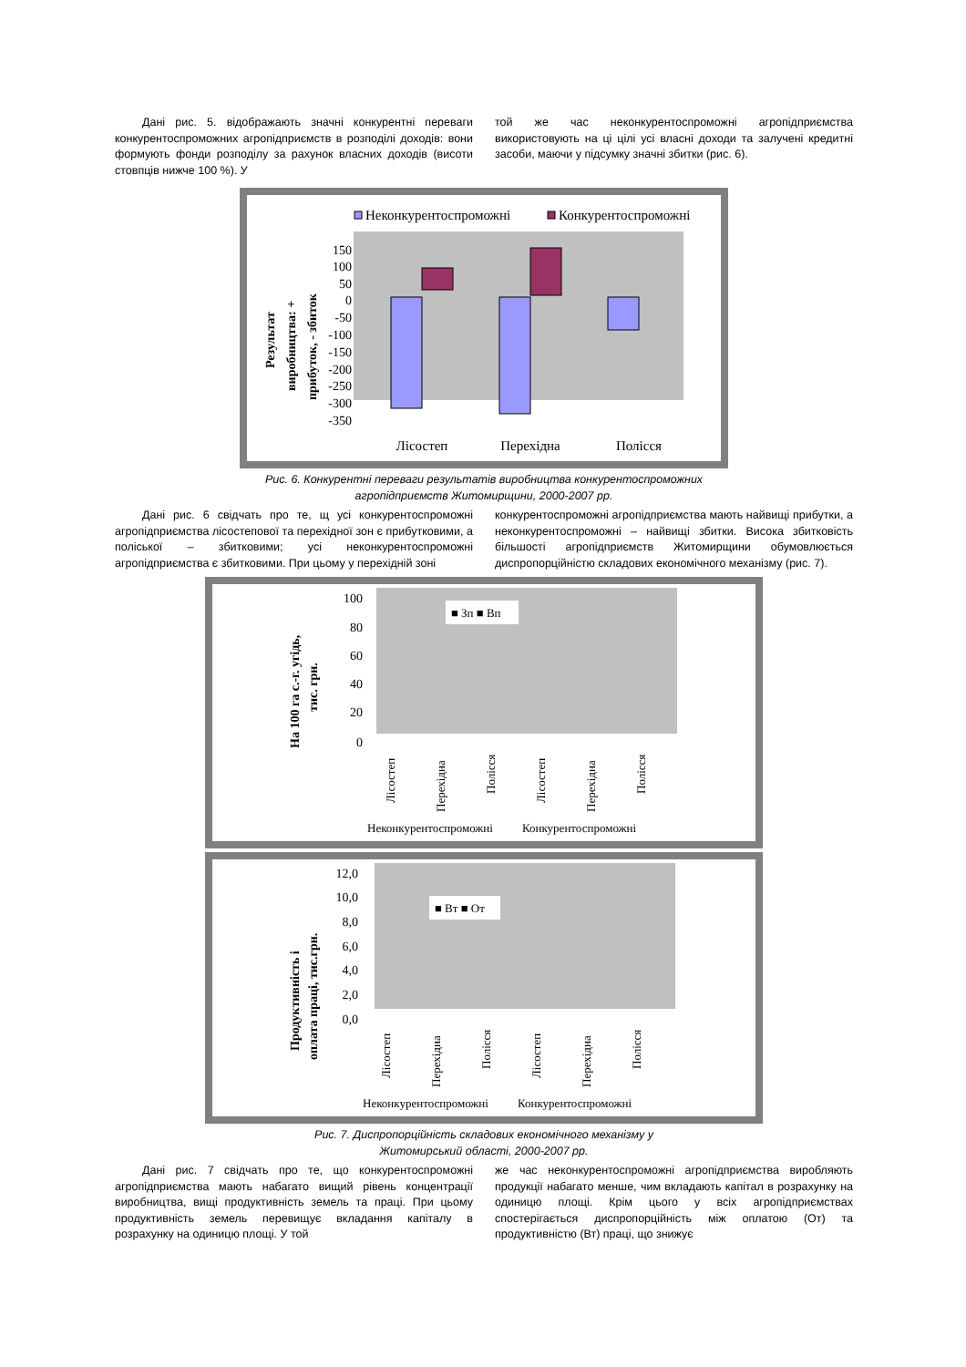Дані рис. 5. відображають значні конкурентні переваги конкурентоспроможних агропідприємств в розподілі доходів: вони формують фонди розподілу за рахунок власних доходів (висоти стовпців нижче 100 %). У
той же час неконкурентоспроможні агропідприємства використовують на ці цілі усі власні доходи та залучені кредитні засоби, маючи у підсумку значні збитки (рис. 6).
Неконкурентоспроможні
Конкурентоспроможні
Результат
виробництва: +
прибуток, - збиток
150
100
50
0
-50
-100
-150
-200
-250
-300
-350
Лісостеп
Перехідна
Полісся
Рис. 6. Конкурентні переваги результатів виробництва конкурентоспроможних
агропідприємств Житомирщини, 2000-2007 рр.
Дані рис. 6 свідчать про те, щ усі конкурентоспроможні агропідприємства лісостепової та перехідної зон є прибутковими, а поліської – збитковими; усі неконкурентоспроможні агропідприємства є збитковими. При цьому у перехідній зоні
конкурентоспроможні агропідприємства мають найвищі прибутки, а неконкурентоспроможні – найвищі збитки. Висока збитковість більшості агропідприємств Житомирщини обумовлюється диспропорційністю складових економічного механізму (рис. 7).
На 100 га с.-г. угідь,
тис. грн.
100
80
60
40
20
0
■ Зп ■ Вп
Лісостеп
Перехідна
Полісся
Лісостеп
Перехідна
Полісся
Неконкурентоспроможні
Конкурентоспроможні
Продуктивність і
оплата праці, тис.грн.
12,0
10,0
8,0
6,0
4,0
2,0
0,0
■ Вт ■ От
Лісостеп
Перехідна
Полісся
Лісостеп
Перехідна
Полісся
Неконкурентоспроможні
Конкурентоспроможні
Рис. 7. Диспропорційність складових економічного механізму у
Житомирський області, 2000-2007 рр.
Дані рис. 7 свідчать про те, що конкурентоспроможні агропідприємства мають набагато вищий рівень концентрації виробництва, вищі продуктивність земель та праці. При цьому продуктивність земель перевищує вкладання капіталу в розрахунку на одиницю площі. У той
же час неконкурентоспроможні агропідприємства виробляють продукції набагато менше, чим вкладають капітал в розрахунку на одиницю площі. Крім цього у всіх агропідприємствах спостерігається диспропорційність між оплатою (От) та продуктивністю (Вт) праці, що знижує